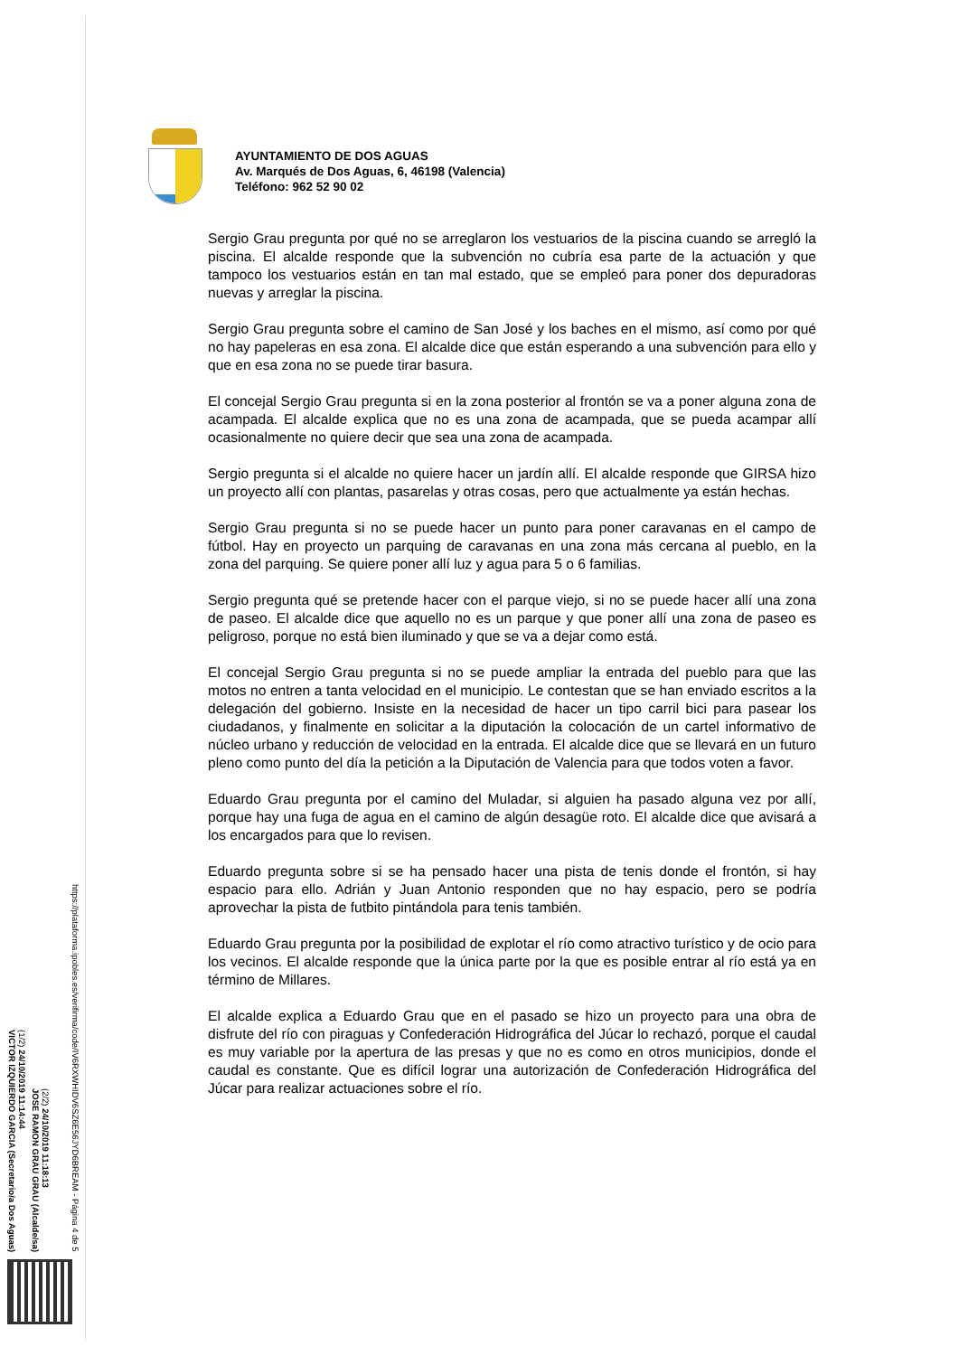AYUNTAMIENTO DE DOS AGUAS
Av. Marqués de Dos Aguas, 6, 46198 (Valencia)
Teléfono: 962 52 90 02
Sergio Grau pregunta por qué no se arreglaron los vestuarios de la piscina cuando se arregló la piscina. El alcalde responde que la subvención no cubría esa parte de la actuación y que tampoco los vestuarios están en tan mal estado, que se empleó para poner dos depuradoras nuevas y arreglar la piscina.
Sergio Grau pregunta sobre el camino de San José y los baches en el mismo, así como por qué no hay papeleras en esa zona. El alcalde dice que están esperando a una subvención para ello y que en esa zona no se puede tirar basura.
El concejal Sergio Grau pregunta si en la zona posterior al frontón se va a poner alguna zona de acampada. El alcalde explica que no es una zona de acampada, que se pueda acampar allí ocasionalmente no quiere decir que sea una zona de acampada.
Sergio pregunta si el alcalde no quiere hacer un jardín allí. El alcalde responde que GIRSA hizo un proyecto allí con plantas, pasarelas y otras cosas, pero que actualmente ya están hechas.
Sergio Grau pregunta si no se puede hacer un punto para poner caravanas en el campo de fútbol. Hay en proyecto un parquing de caravanas en una zona más cercana al pueblo, en la zona del parquing. Se quiere poner allí luz y agua para 5 o 6 familias.
Sergio pregunta qué se pretende hacer con el parque viejo, si no se puede hacer allí una zona de paseo. El alcalde dice que aquello no es un parque y que poner allí una zona de paseo es peligroso, porque no está bien iluminado y que se va a dejar como está.
El concejal Sergio Grau pregunta si no se puede ampliar la entrada del pueblo para que las motos no entren a tanta velocidad en el municipio. Le contestan que se han enviado escritos a la delegación del gobierno. Insiste en la necesidad de hacer un tipo carril bici para pasear los ciudadanos, y finalmente en solicitar a la diputación la colocación de un cartel informativo de núcleo urbano y reducción de velocidad en la entrada. El alcalde dice que se llevará en un futuro pleno como punto del día la petición a la Diputación de Valencia para que todos voten a favor.
Eduardo Grau pregunta por el camino del Muladar, si alguien ha pasado alguna vez por allí, porque hay una fuga de agua en el camino de algún desagüe roto. El alcalde dice que avisará a los encargados para que lo revisen.
Eduardo pregunta sobre si se ha pensado hacer una pista de tenis donde el frontón, si hay espacio para ello. Adrián y Juan Antonio responden que no hay espacio, pero se podría aprovechar la pista de futbito pintándola para tenis también.
Eduardo Grau pregunta por la posibilidad de explotar el río como atractivo turístico y de ocio para los vecinos. El alcalde responde que la única parte por la que es posible entrar al río está ya en término de Millares.
El alcalde explica a Eduardo Grau que en el pasado se hizo un proyecto para una obra de disfrute del río con piraguas y Confederación Hidrográfica del Júcar lo rechazó, porque el caudal es muy variable por la apertura de las presas y que no es como en otros municipios, donde el caudal es constante. Que es difícil lograr una autorización de Confederación Hidrográfica del Júcar para realizar actuaciones sobre el río.
(1/2) 24/10/2019 11:14:44
VICTOR IZQUIERDO GARCIA (Secretario/a Dos Aguas)
(2/2) 24/10/2019 11:18:13
JOSE RAMON GRAU GRAU (Alcalde/sa)
https://plataforma.ipobles.es/verifirma/code/IV6RXWHIDV6SZ6E56JYD6BREAM - Página 4 de 5